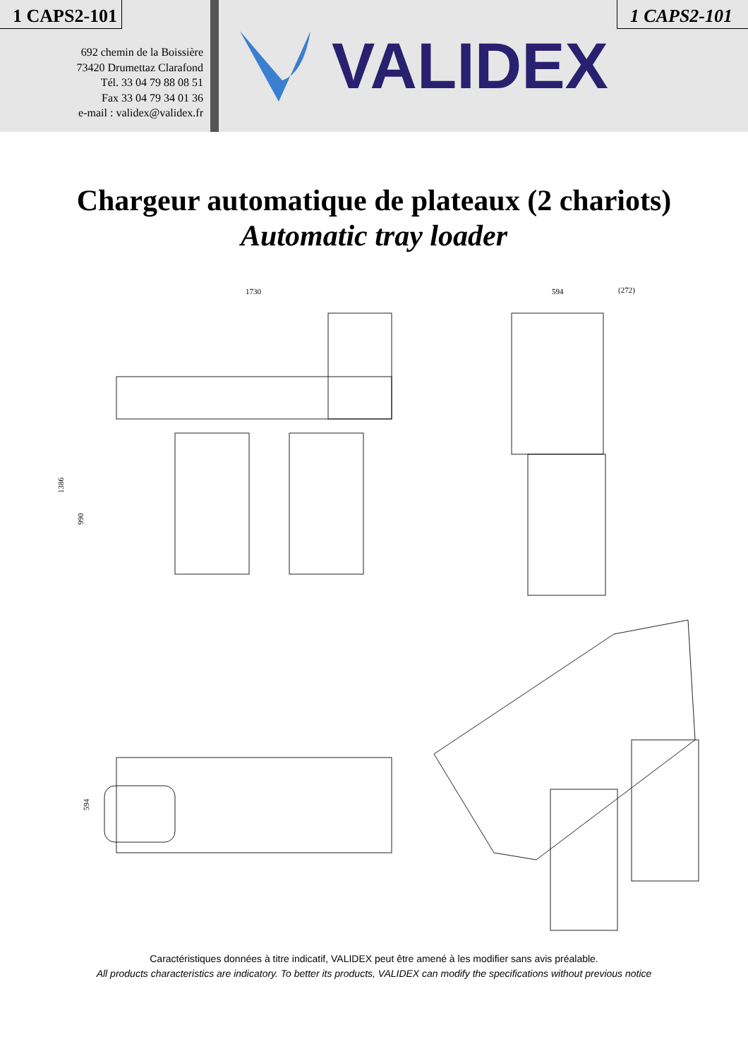1 CAPS2-101
692 chemin de la Boissière
73420 Drumettaz Clarafond
Tél. 33 04 79 88 08 51
Fax 33 04 79 34 01 36
e-mail : validex@validex.fr
VALIDEX
1 CAPS2-101
Chargeur automatique de plateaux (2 chariots)
Automatic tray loader
1730
594
(272)
1386
990
594
Caractéristiques données à titre indicatif, VALIDEX peut être amené à les modifier sans avis préalable.
All products characteristics are indicatory. To better its products, VALIDEX can modify the specifications without previous notice